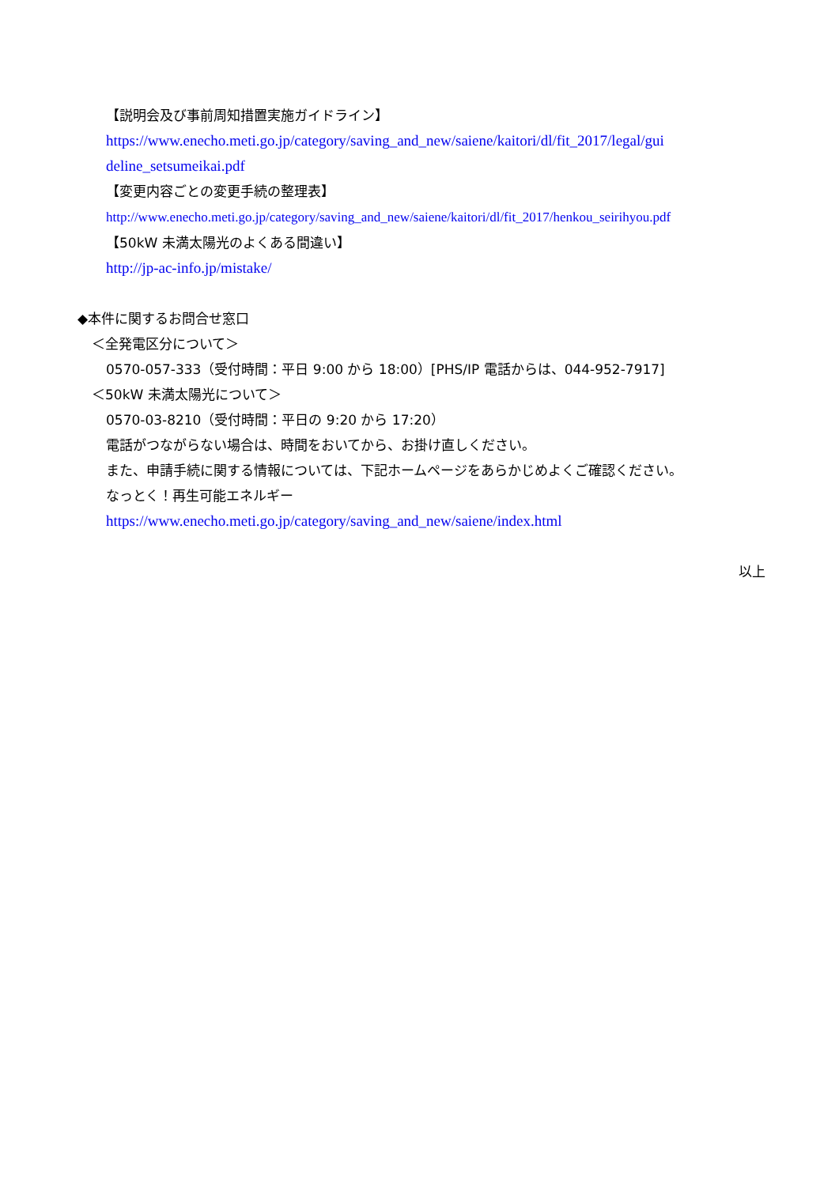【説明会及び事前周知措置実施ガイドライン】
https://www.enecho.meti.go.jp/category/saving_and_new/saiene/kaitori/dl/fit_2017/legal/gui
deline_setsumeikai.pdf
【変更内容ごとの変更手続の整理表】
http://www.enecho.meti.go.jp/category/saving_and_new/saiene/kaitori/dl/fit_2017/henkou_seirihyou.pdf
【50kW 未満太陽光のよくある間違い】
http://jp-ac-info.jp/mistake/
◆本件に関するお問合せ窓口
＜全発電区分について＞
0570-057-333（受付時間：平日 9:00 から 18:00）[PHS/IP 電話からは、044-952-7917]
＜50kW 未満太陽光について＞
0570-03-8210（受付時間：平日の 9:20 から 17:20）
電話がつながらない場合は、時間をおいてから、お掛け直しください。
また、申請手続に関する情報については、下記ホームページをあらかじめよくご確認ください。
なっとく！再生可能エネルギー
https://www.enecho.meti.go.jp/category/saving_and_new/saiene/index.html
以上